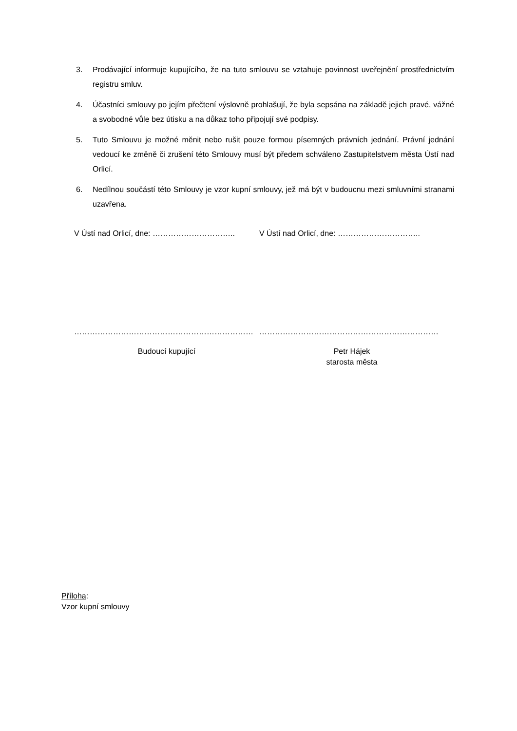3. Prodávající informuje kupujícího, že na tuto smlouvu se vztahuje povinnost uveřejnění prostřednictvím registru smluv.
4. Účastníci smlouvy po jejím přečtení výslovně prohlašují, že byla sepsána na základě jejich pravé, vážné a svobodné vůle bez útisku a na důkaz toho připojují své podpisy.
5. Tuto Smlouvu je možné měnit nebo rušit pouze formou písemných právních jednání. Právní jednání vedoucí ke změně či zrušení této Smlouvy musí být předem schváleno Zastupitelstvem města Ústí nad Orlicí.
6. Nedílnou součástí této Smlouvy je vzor kupní smlouvy, jež má být v budoucnu mezi smluvními stranami uzavřena.
V Ústí nad Orlicí, dne: ………………………….. V Ústí nad Orlicí, dne: …………………………..
…………………………………………………………… ……………………………………………………………
Budoucí kupující Petr Hájek
starosta města
Příloha:
Vzor kupní smlouvy